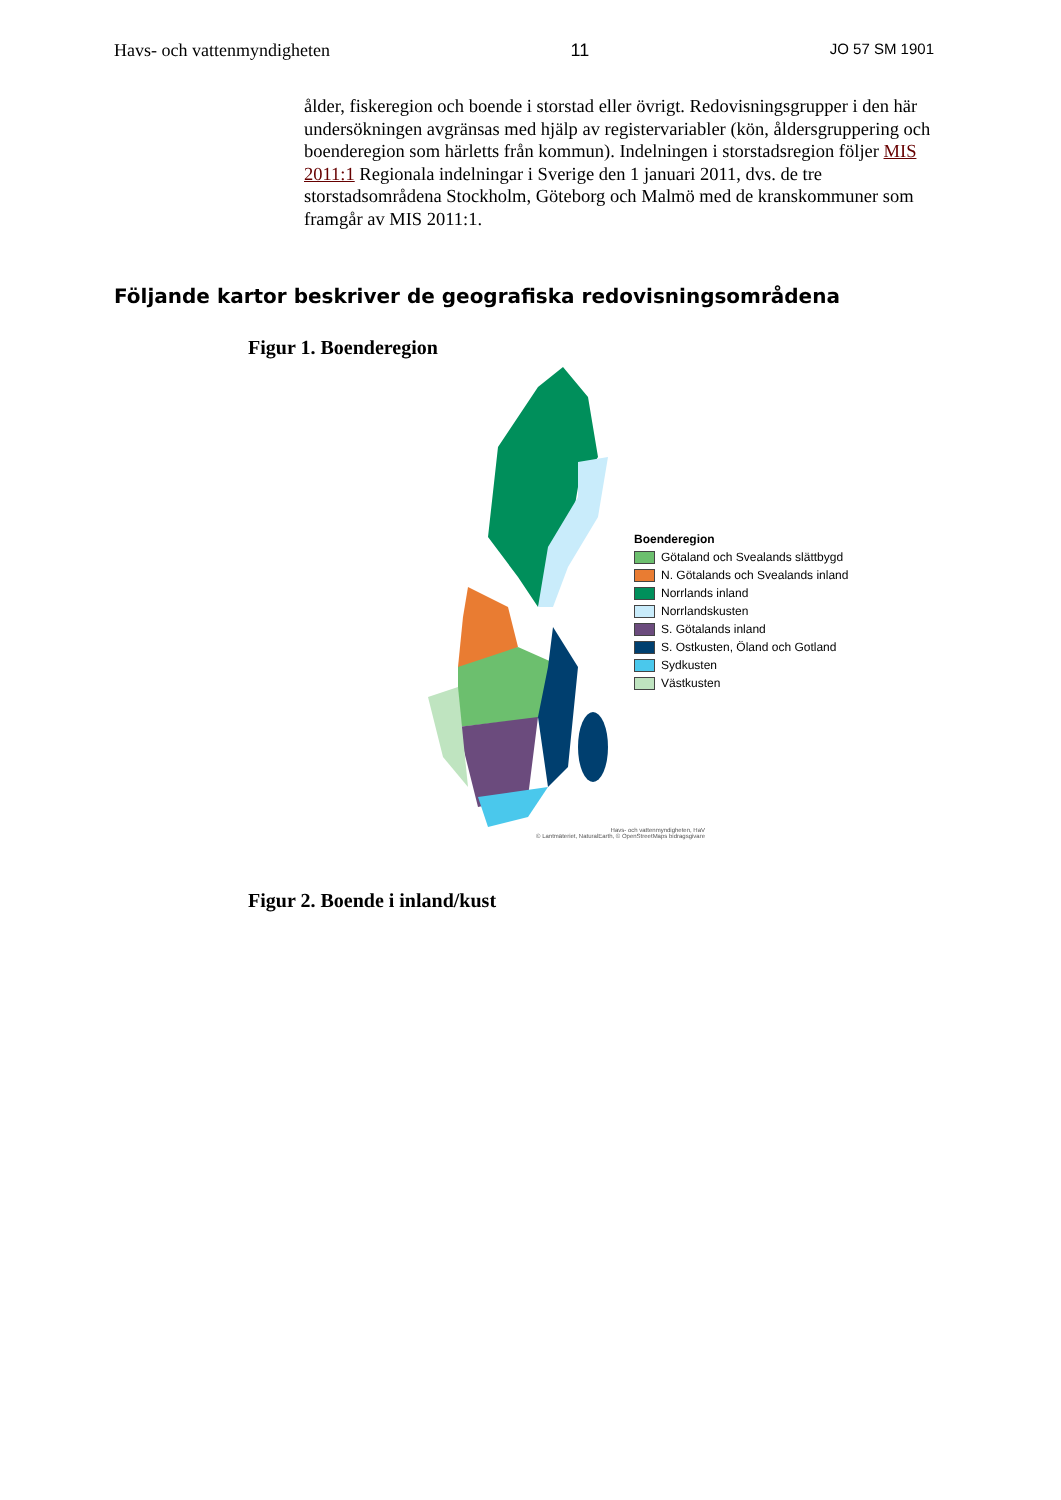Havs- och vattenmyndigheten 11 JO 57 SM 1901
ålder, fiskeregion och boende i storstad eller övrigt. Redovisningsgrupper i den här undersökningen avgränsas med hjälp av registervariabler (kön, åldersgruppering och boenderegion som härletts från kommun). Indelningen i storstadsregion följer MIS 2011:1 Regionala indelningar i Sverige den 1 januari 2011, dvs. de tre storstadsområdena Stockholm, Göteborg och Malmö med de kranskommuner som framgår av MIS 2011:1.
Följande kartor beskriver de geografiska redovisningsområdena
Figur 1. Boenderegion
Boenderegion
Götaland och Svealands slättbygd
N. Götalands och Svealands inland
Norrlands inland
Norrlandskusten
S. Götalands inland
S. Ostkusten, Öland och Gotland
Sydkusten
Västkusten
Havs- och vattenmyndigheten, HaV
© Lantmäteriet, NaturalEarth, © OpenStreetMaps bidragsgivare
Figur 2. Boende i inland/kust